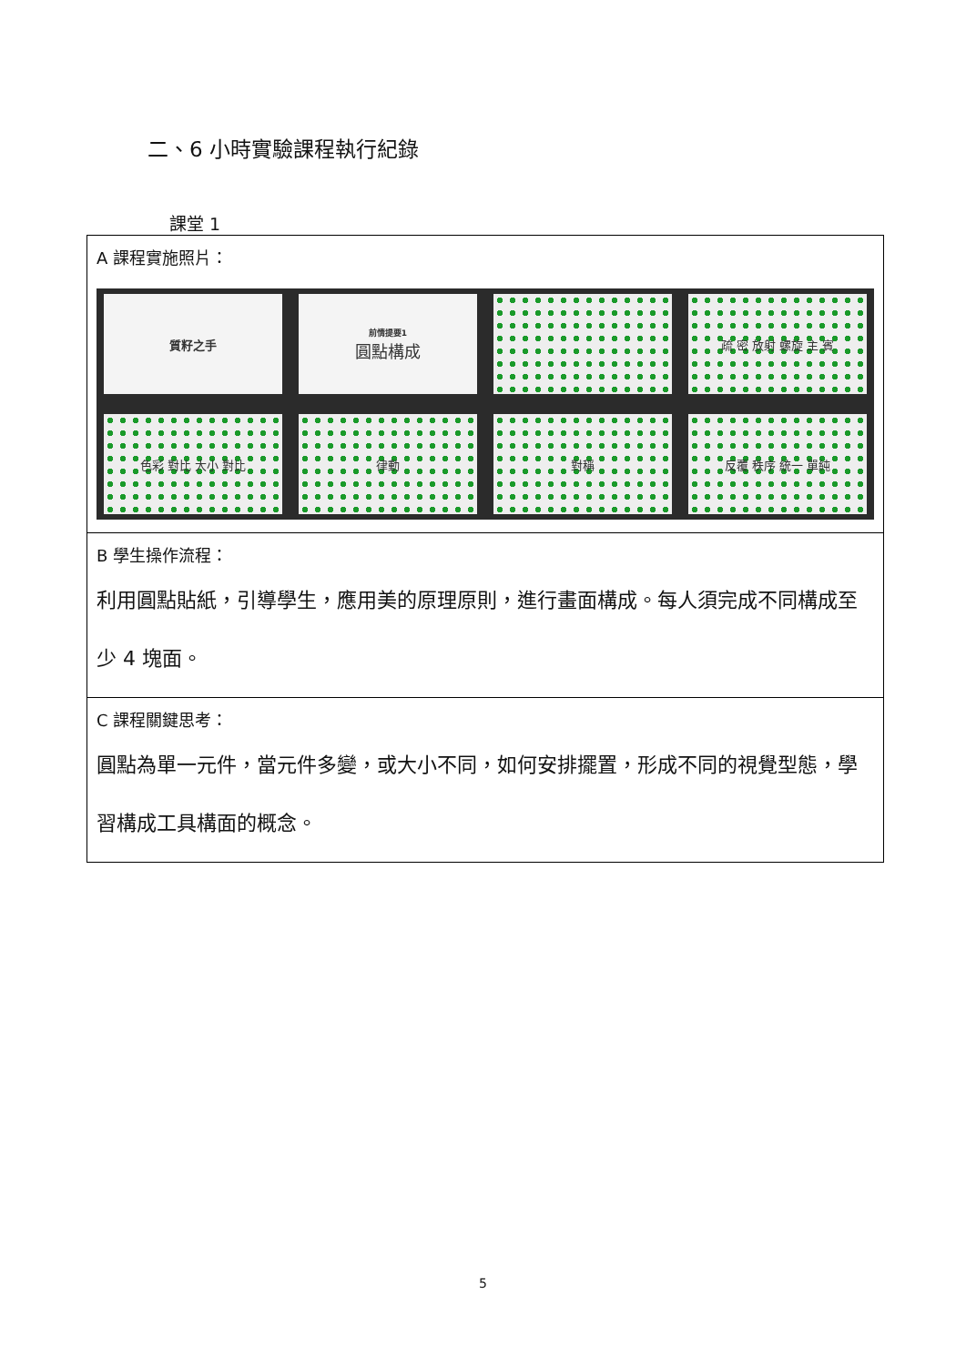二、6 小時實驗課程執行紀錄
課堂 1
| A 課程實施照片： 質籽之手 前情提要1 圓點構成 疏 密 放射 螺旋 主 賓 色彩 對比 大小 對比 律動 對稱 反覆 秩序 統一 單純 |
| B 學生操作流程： 利用圓點貼紙，引導學生，應用美的原理原則，進行畫面構成。每人須完成不同構成至少 4 塊面。 |
| C 課程關鍵思考： 圓點為單一元件，當元件多變，或大小不同，如何安排擺置，形成不同的視覺型態，學習構成工具構面的概念。 |
5